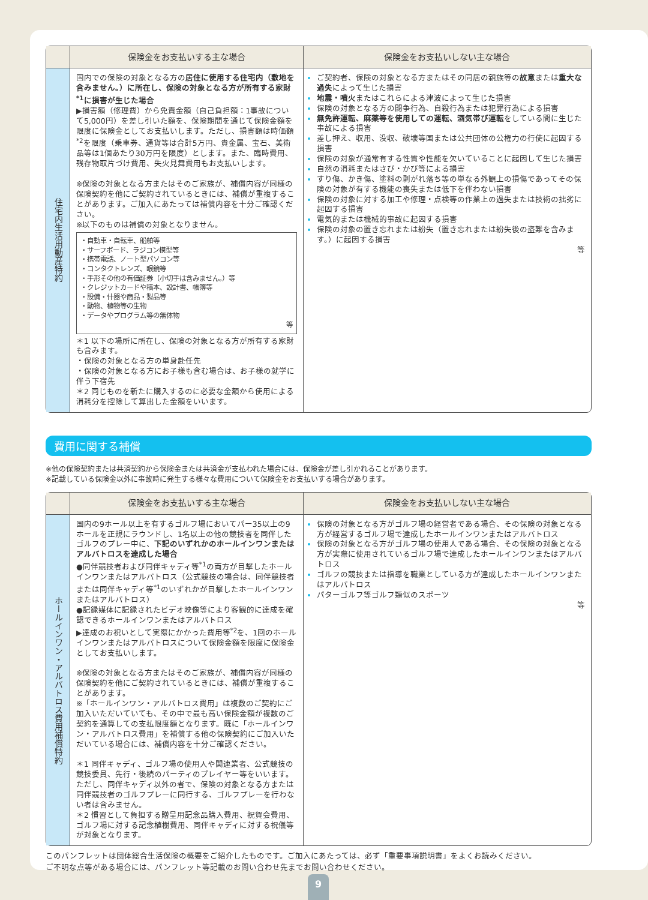| | 保険金をお支払いする主な場合 | 保険金をお支払いしない主な場合 |
| --- | --- | --- |
| 住宅内生活用動産特約 | 国内での保険の対象となる方の 居住に使用する住宅内（敷地を含みません。）に所在し、保険の対象となる方が所有する家財<sup>*1</sup>に損害が生じた場合 ▶損害額（修理費）から免責金額（自己負担額：1事故について5,000円）を差し引いた額を、保険期間を通じて保険金額を限度に保険金としてお支払いします。ただし、損害額は時価額<sup>*2</sup>を限度（乗車券、通貨等は合計5万円、貴金属、宝石、美術品等は1個あたり30万円を限度）とします。また、臨時費用、残存物取片づけ費用、失火見舞費用もお支払いします。 ※保険の対象となる方またはそのご家族が、補償内容が同様の保険契約を他にご契約されているときには、補償が重複することがあります。ご加入にあたっては補償内容を十分ご確認ください。 ※以下のものは補償の対象となりません。 ・自動車・自転車、船舶等 ・サーフボード、ラジコン模型等 ・携帯電話、ノート型パソコン等 ・コンタクトレンズ、眼鏡等 ・手形その他の有価証券（小切手は含みません。）等 ・クレジットカードや稿本、設計書、帳簿等 ・設備・什器や商品・製品等 ・動物、植物等の生物 ・データやプログラム等の無体物 等 ＊1 以下の場所に所在し、保険の対象となる方が所有する家財も含みます。 ・保険の対象となる方の単身赴任先 ・保険の対象となる方にお子様も含む場合は、お子様の就学に伴う下宿先 ＊2 同じものを新たに購入するのに必要な金額から使用による消耗分を控除して算出した金額をいいます。 | ご契約者、保険の対象となる方またはその同居の親族等の 故意 または 重大な過失 によって生じた損害 地震・噴火 またはこれらによる津波によって生じた損害 保険の対象となる方の闘争行為、自殺行為または犯罪行為による損害 無免許運転、麻薬等を使用しての運転、酒気帯び運転 をしている間に生じた事故による損害 差し押え、収用、没収、破壊等国または公共団体の公権力の行使に起因する損害 保険の対象が通常有する性質や性能を欠いていることに起因して生じた損害 自然の消耗またはさび・かび等による損害 すり傷、かき傷、塗料の剥がれ落ち等の単なる外観上の損傷であってその保険の対象が有する機能の喪失または低下を伴わない損害 保険の対象に対する加工や修理・点検等の作業上の過失または技術の拙劣に起因する損害 電気的または機械的事故に起因する損害 保険の対象の置き忘れまたは紛失（置き忘れまたは紛失後の盗難を含みます。）に起因する損害 等 |
費用に関する補償
※他の保険契約または共済契約から保険金または共済金が支払われた場合には、保険金が差し引かれることがあります。
※記載している保険金以外に事故時に発生する様々な費用について保険金をお支払いする場合があります。
| | 保険金をお支払いする主な場合 | 保険金をお支払いしない主な場合 |
| --- | --- | --- |
| ホールインワン・アルバトロス費用補償特約 | 国内の9ホール以上を有するゴルフ場においてパー35以上の9ホールを正規にラウンドし、1名以上の他の競技者を同伴したゴルフのプレー中に、 下記のいずれかのホールインワンまたはアルバトロスを達成した場合 ●同伴競技者および同伴キャディ等<sup>*1</sup>の両方が目撃したホールインワンまたはアルバトロス（公式競技の場合は、同伴競技者または同伴キャディ等<sup>*1</sup>のいずれかが目撃したホールインワンまたはアルバトロス） ●記録媒体に記録されたビデオ映像等により客観的に達成を確認できるホールインワンまたはアルバトロス ▶達成のお祝いとして実際にかかった費用等<sup>*2</sup>を、1回のホールインワンまたはアルバトロスについて保険金額を限度に保険金としてお支払いします。 ※保険の対象となる方またはそのご家族が、補償内容が同様の保険契約を他にご契約されているときには、補償が重複することがあります。 ※「ホールインワン・アルバトロス費用」は複数のご契約にご加入いただいていても、その中で最も高い保険金額が複数のご契約を通算しての支払限度額となります。既に「ホールインワン・アルバトロス費用」を補償する他の保険契約にご加入いただいている場合には、補償内容を十分ご確認ください。 ＊1 同伴キャディ、ゴルフ場の使用人や関連業者、公式競技の競技委員、先行・後続のパーティのプレイヤー等をいいます。ただし、同伴キャディ以外の者で、保険の対象となる方または同伴競技者のゴルフプレーに同行する、ゴルフプレーを行わない者は含みません。 ＊2 慣習として負担する贈呈用記念品購入費用、祝賀会費用、ゴルフ場に対する記念植樹費用、同伴キャディに対する祝儀等が対象となります。 | 保険の対象となる方がゴルフ場の経営者である場合、その保険の対象となる方が経営するゴルフ場で達成したホールインワンまたはアルバトロス 保険の対象となる方がゴルフ場の使用人である場合、その保険の対象となる方が実際に使用されているゴルフ場で達成したホールインワンまたはアルバトロス ゴルフの競技または指導を職業としている方が達成したホールインワンまたはアルバトロス パターゴルフ等ゴルフ類似のスポーツ 等 |
このパンフレットは団体総合生活保険の概要をご紹介したものです。ご加入にあたっては、必ず「重要事項説明書」をよくお読みください。
ご不明な点等がある場合には、パンフレット等記載のお問い合わせ先までお問い合わせください。
9